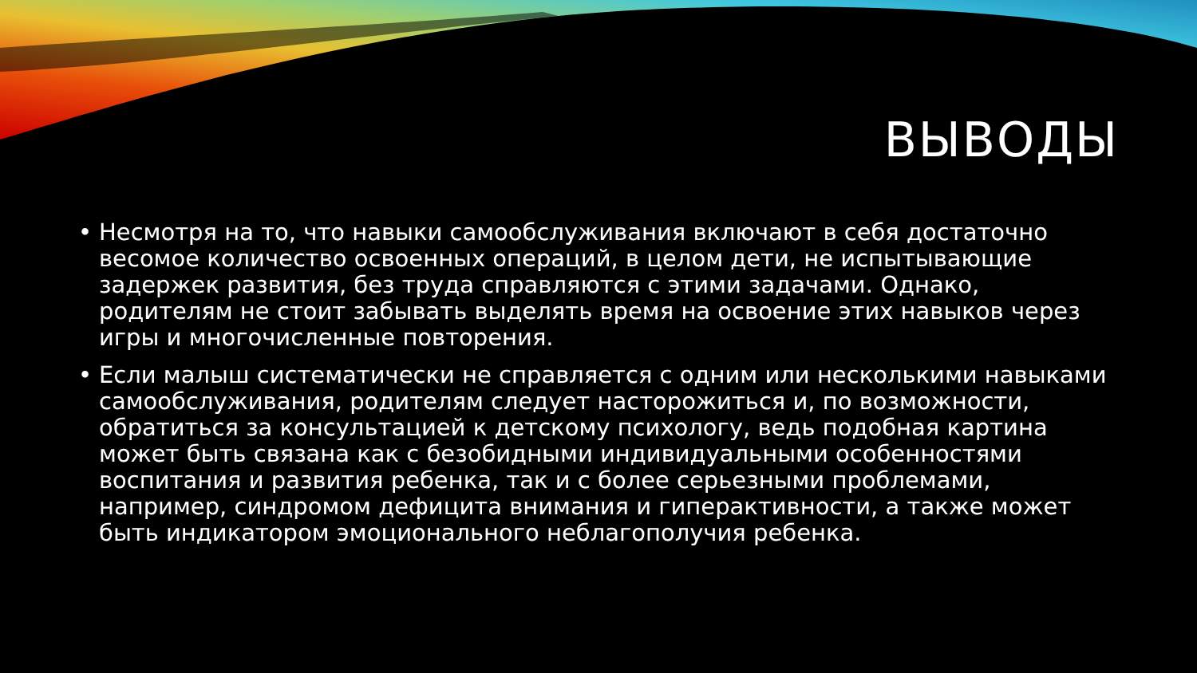ВЫВОДЫ
• Несмотря на то, что навыки самообслуживания включают в себя достаточно весомое количество освоенных операций, в целом дети, не испытывающие задержек развития, без труда справляются с этими задачами. Однако, родителям не стоит забывать выделять время на освоение этих навыков через игры и многочисленные повторения.
• Если малыш систематически не справляется с одним или несколькими навыками самообслуживания, родителям следует насторожиться и, по возможности, обратиться за консультацией к детскому психологу, ведь подобная картина может быть связана как с безобидными индивидуальными особенностями воспитания и развития ребенка, так и с более серьезными проблемами, например, синдромом дефицита внимания и гиперактивности, а также может быть индикатором эмоционального неблагополучия ребенка.